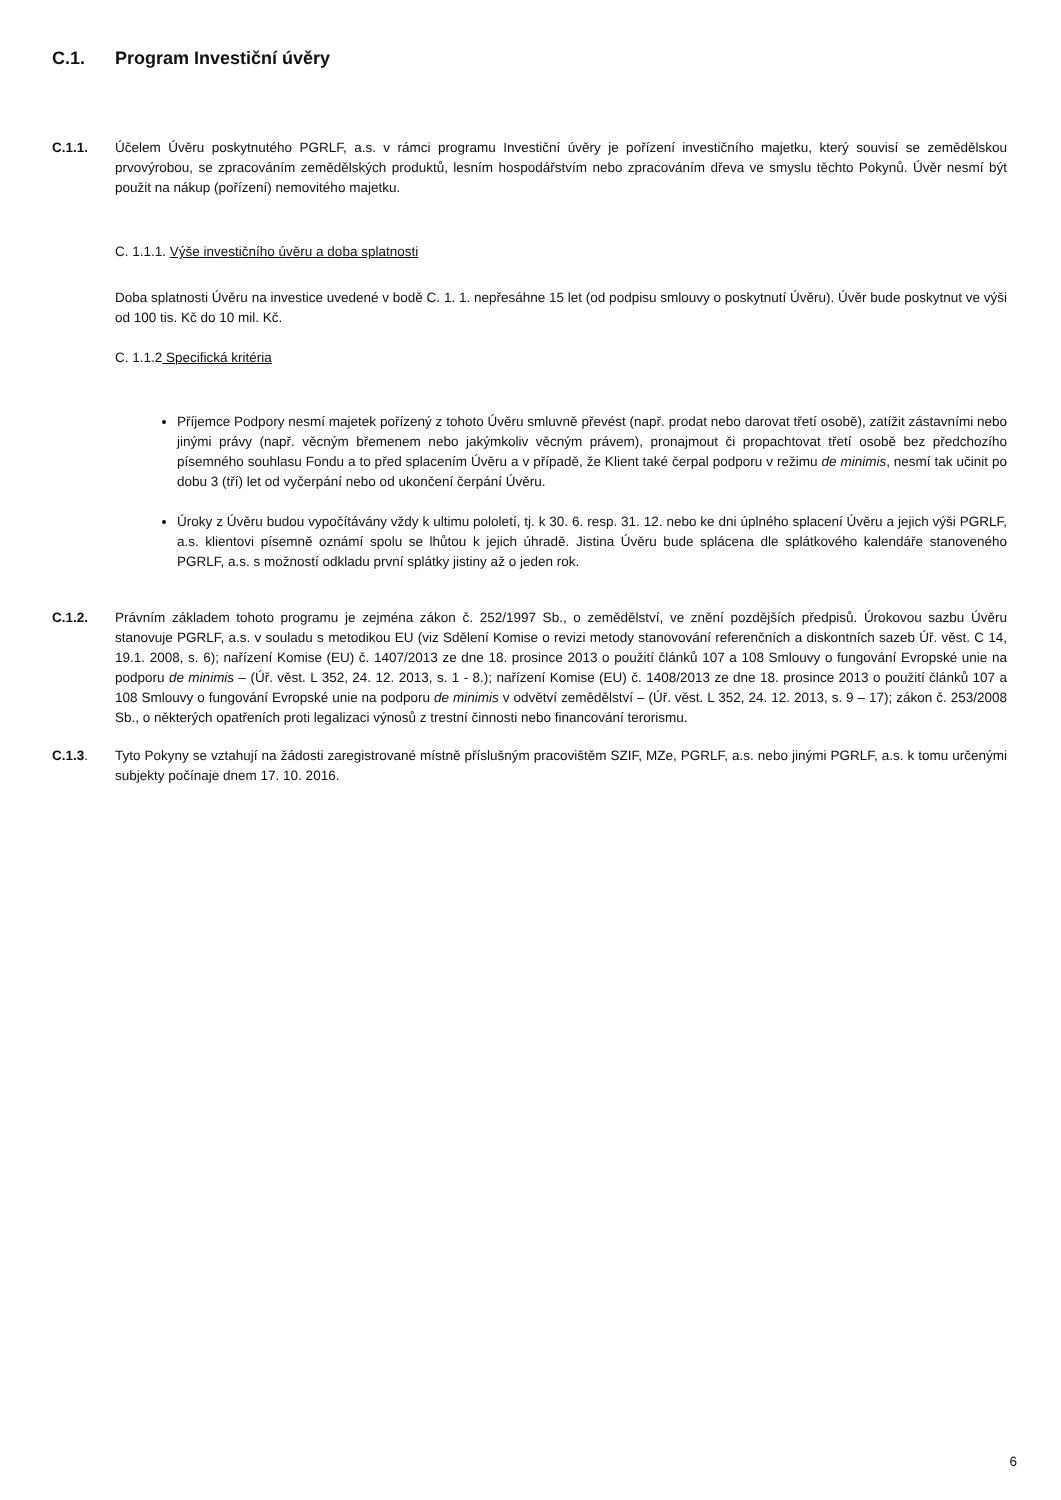C.1. Program Investiční úvěry
C.1.1. Účelem Úvěru poskytnutého PGRLF, a.s. v rámci programu Investiční úvěry je pořízení investičního majetku, který souvisí se zemědělskou prvovýrobou, se zpracováním zemědělských produktů, lesním hospodářstvím nebo zpracováním dřeva ve smyslu těchto Pokynů. Úvěr nesmí být použit na nákup (pořízení) nemovitého majetku.
C. 1.1.1. Výše investičního úvěru a doba splatnosti
Doba splatnosti Úvěru na investice uvedené v bodě C. 1. 1. nepřesáhne 15 let (od podpisu smlouvy o poskytnutí Úvěru). Úvěr bude poskytnut ve výši od 100 tis. Kč do 10 mil. Kč.
C. 1.1.2 Specifická kritéria
Příjemce Podpory nesmí majetek pořízený z tohoto Úvěru smluvně převést (např. prodat nebo darovat třetí osobě), zatížit zástavními nebo jinými právy (např. věcným břemenem nebo jakýmkoliv věcným právem), pronajmout či propachtovat třetí osobě bez předchozího písemného souhlasu Fondu a to před splacením Úvěru a v případě, že Klient také čerpal podporu v režimu de minimis, nesmí tak učinit po dobu 3 (tří) let od vyčerpání nebo od ukončení čerpání Úvěru.
Úroky z Úvěru budou vypočítávány vždy k ultimu pololetí, tj. k 30. 6. resp. 31. 12. nebo ke dni úplného splacení Úvěru a jejich výši PGRLF, a.s. klientovi písemně oznámí spolu se lhůtou k jejich úhradě. Jistina Úvěru bude splácena dle splátkového kalendáře stanoveného PGRLF, a.s. s možností odkladu první splátky jistiny až o jeden rok.
C.1.2. Právním základem tohoto programu je zejména zákon č. 252/1997 Sb., o zemědělství, ve znění pozdějších předpisů. Úrokovou sazbu Úvěru stanovuje PGRLF, a.s. v souladu s metodikou EU (viz Sdělení Komise o revizi metody stanovování referenčních a diskontních sazeb Úř. věst. C 14, 19.1. 2008, s. 6); nařízení Komise (EU) č. 1407/2013 ze dne 18. prosince 2013 o použití článků 107 a 108 Smlouvy o fungování Evropské unie na podporu de minimis – (Úř. věst. L 352, 24. 12. 2013, s. 1 - 8.); nařízení Komise (EU) č. 1408/2013 ze dne 18. prosince 2013 o použití článků 107 a 108 Smlouvy o fungování Evropské unie na podporu de minimis v odvětví zemědělství – (Úř. věst. L 352, 24. 12. 2013, s. 9 – 17); zákon č. 253/2008 Sb., o některých opatřeních proti legalizaci výnosů z trestní činnosti nebo financování terorismu.
C.1.3. Tyto Pokyny se vztahují na žádosti zaregistrované místně příslušným pracovištěm SZIF, MZe, PGRLF, a.s. nebo jinými PGRLF, a.s. k tomu určenými subjekty počínaje dnem 17. 10. 2016.
6